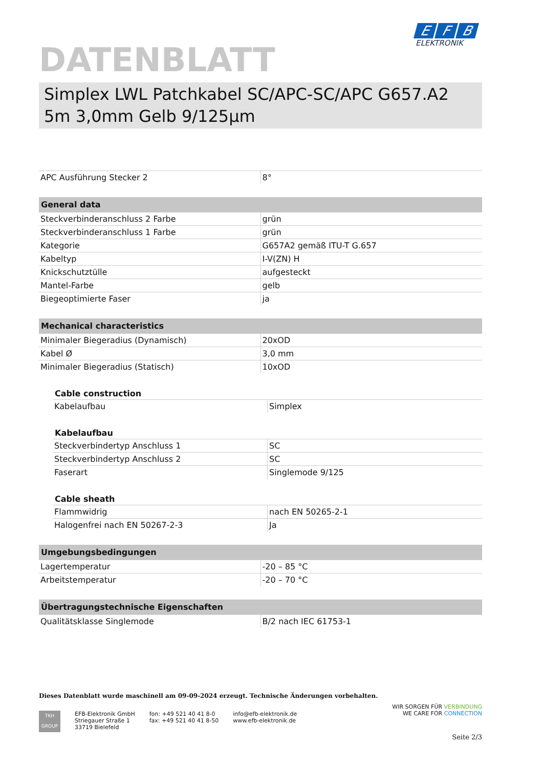DATENBLATT
E F B
ELEKTRONIK
Simplex LWL Patchkabel SC/APC-SC/APC G657.A2 5m 3,0mm Gelb 9/125µm
| APC Ausführung Stecker 2 | 8° |
| General data | |
| --- | --- |
| Steckverbinderanschluss 2 Farbe | grün |
| Steckverbinderanschluss 1 Farbe | grün |
| Kategorie | G657A2 gemäß ITU-T G.657 |
| Kabeltyp | I-V(ZN) H |
| Knickschutztülle | aufgesteckt |
| Mantel-Farbe | gelb |
| Biegeoptimierte Faser | ja |
| Mechanical characteristics | |
| --- | --- |
| Minimaler Biegeradius (Dynamisch) | 20xOD |
| Kabel Ø | 3,0 mm |
| Minimaler Biegeradius (Statisch) | 10xOD |
| Cable construction | |
| --- | --- |
| Kabelaufbau | Simplex |
| Kabelaufbau | |
| --- | --- |
| Steckverbindertyp Anschluss 1 | SC |
| Steckverbindertyp Anschluss 2 | SC |
| Faserart | Singlemode 9/125 |
| Cable sheath | |
| --- | --- |
| Flammwidrig | nach EN 50265-2-1 |
| Halogenfrei nach EN 50267-2-3 | Ja |
| Umgebungsbedingungen | |
| --- | --- |
| Lagertemperatur | -20 – 85 °C |
| Arbeitstemperatur | -20 – 70 °C |
| Übertragungstechnische Eigenschaften | |
| --- | --- |
| Qualitätsklasse Singlemode | B/2 nach IEC 61753-1 |
Dieses Datenblatt wurde maschinell am 09-09-2024 erzeugt. Technische Änderungen vorbehalten.
TKH
GROUP
EFB-Elektronik GmbH
Striegauer Straße 1
33719 Bielefeld
fon: +49 521 40 41 8-0
fax: +49 521 40 41 8-50
info@efb-elektronik.de
www.efb-elektronik.de
WIR SORGEN FÜR VERBINDUNG
WE CARE FOR CONNECTION
Seite 2/3